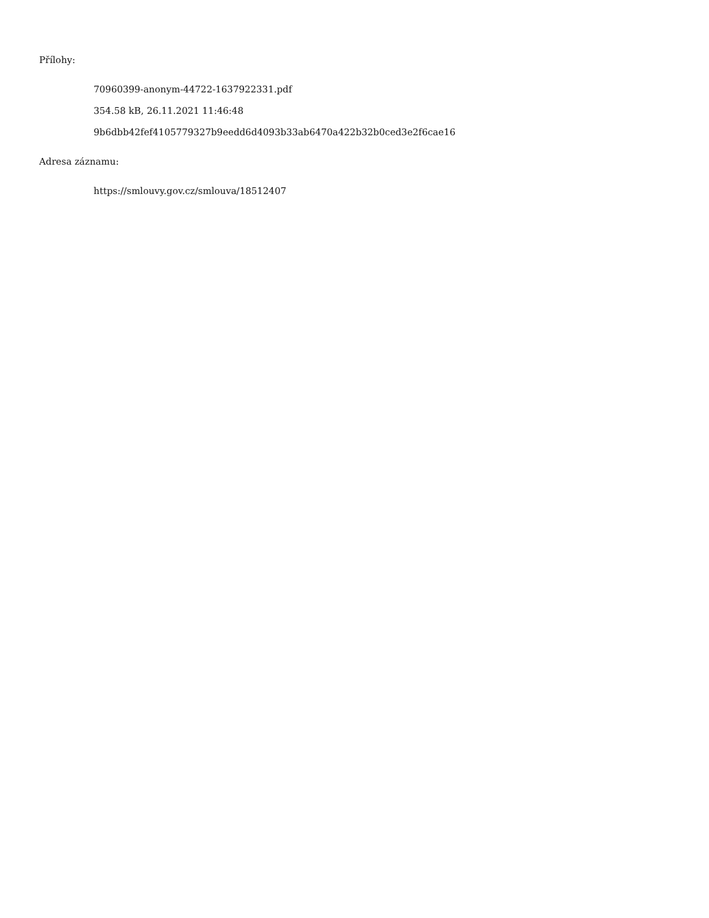Přílohy:
70960399-anonym-44722-1637922331.pdf
354.58 kB, 26.11.2021 11:46:48
9b6dbb42fef4105779327b9eedd6d4093b33ab6470a422b32b0ced3e2f6cae16
Adresa záznamu:
https://smlouvy.gov.cz/smlouva/18512407